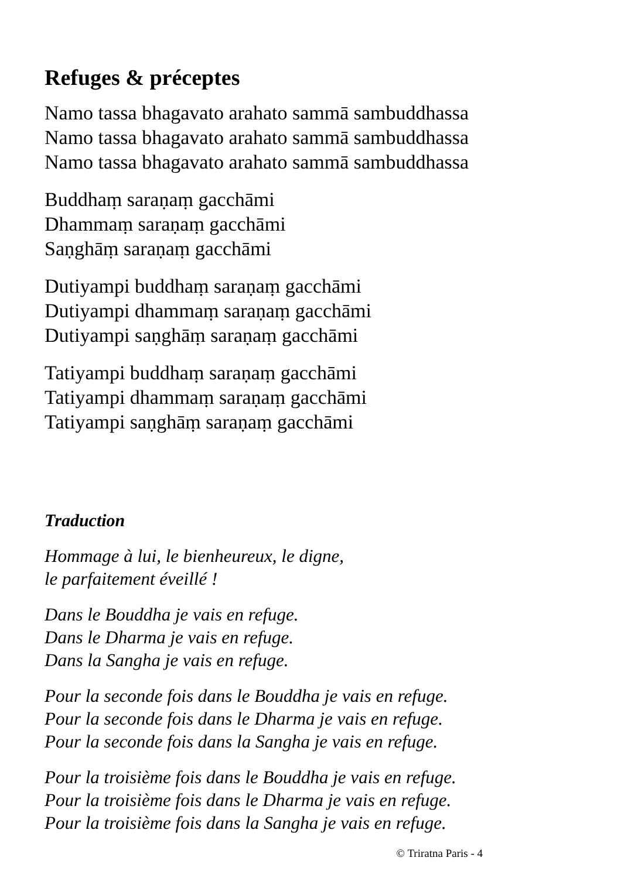Refuges & préceptes
Namo tassa bhagavato arahato sammā sambuddhassa
Namo tassa bhagavato arahato sammā sambuddhassa
Namo tassa bhagavato arahato sammā sambuddhassa
Buddhaṃ saraṇaṃ gacchāmi
Dhammaṃ saraṇaṃ gacchāmi
Saṇghāṃ saraṇaṃ gacchāmi
Dutiyampi buddhaṃ saraṇaṃ gacchāmi
Dutiyampi dhammaṃ saraṇaṃ gacchāmi
Dutiyampi saṇghāṃ saraṇaṃ gacchāmi
Tatiyampi buddhaṃ saraṇaṃ gacchāmi
Tatiyampi dhammaṃ saraṇaṃ gacchāmi
Tatiyampi saṇghāṃ saraṇaṃ gacchāmi
Traduction
Hommage à lui, le bienheureux, le digne,
le parfaitement éveillé !
Dans le Bouddha je vais en refuge.
Dans le Dharma je vais en refuge.
Dans la Sangha je vais en refuge.
Pour la seconde fois dans le Bouddha je vais en refuge.
Pour la seconde fois dans le Dharma je vais en refuge.
Pour la seconde fois dans la Sangha je vais en refuge.
Pour la troisième fois dans le Bouddha je vais en refuge.
Pour la troisième fois dans le Dharma je vais en refuge.
Pour la troisième fois dans la Sangha je vais en refuge.
© Triratna Paris - 4